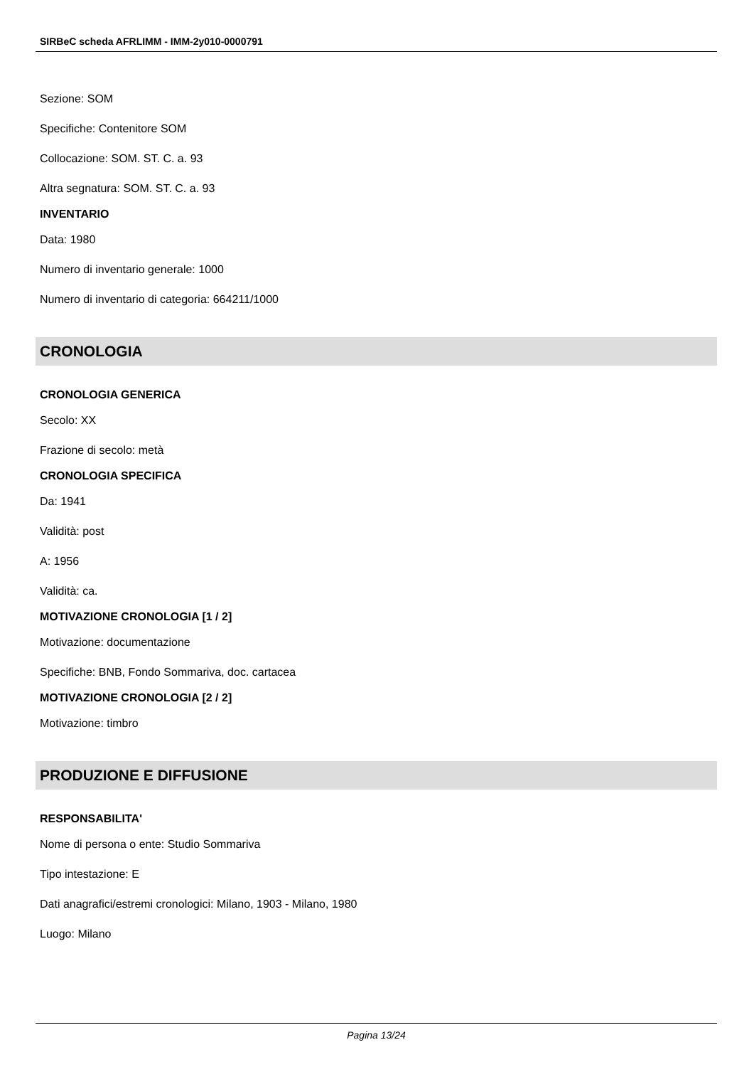SIRBeC scheda AFRLIMM - IMM-2y010-0000791
Sezione: SOM
Specifiche: Contenitore SOM
Collocazione: SOM. ST. C. a. 93
Altra segnatura: SOM. ST. C. a. 93
INVENTARIO
Data: 1980
Numero di inventario generale: 1000
Numero di inventario di categoria: 664211/1000
CRONOLOGIA
CRONOLOGIA GENERICA
Secolo: XX
Frazione di secolo: metà
CRONOLOGIA SPECIFICA
Da: 1941
Validità: post
A: 1956
Validità: ca.
MOTIVAZIONE CRONOLOGIA [1 / 2]
Motivazione: documentazione
Specifiche: BNB, Fondo Sommariva, doc. cartacea
MOTIVAZIONE CRONOLOGIA [2 / 2]
Motivazione: timbro
PRODUZIONE E DIFFUSIONE
RESPONSABILITA'
Nome di persona o ente: Studio Sommariva
Tipo intestazione: E
Dati anagrafici/estremi cronologici: Milano, 1903 - Milano, 1980
Luogo: Milano
Pagina 13/24